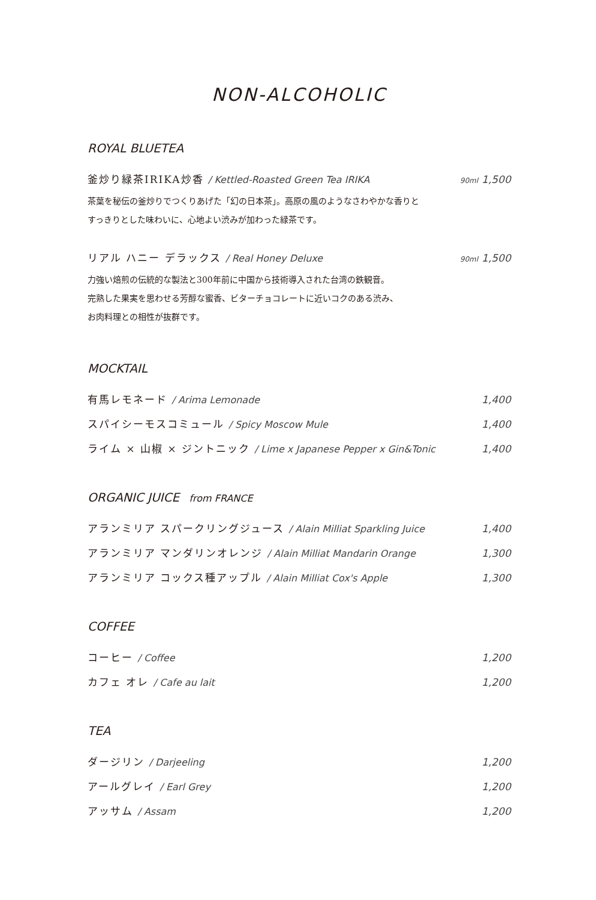NON-ALCOHOLIC
ROYAL BLUETEA
釜炒り緑茶IRIKA炒香 / Kettled-Roasted Green Tea IRIKA 90ml 1,500
茶葉を秘伝の釜炒りでつくりあげた「幻の日本茶」。高原の風のようなさわやかな香りと
すっきりとした味わいに、心地よい渋みが加わった緑茶です。
リアル ハニー デラックス / Real Honey Deluxe 90ml 1,500
力強い焙煎の伝統的な製法と300年前に中国から技術導入された台湾の鉄観音。
完熟した果実を思わせる芳醇な蜜香、ビターチョコレートに近いコクのある渋み、
お肉料理との相性が抜群です。
MOCKTAIL
有馬レモネード / Arima Lemonade 1,400
スパイシーモスコミュール / Spicy Moscow Mule 1,400
ライム × 山椒 × ジントニック / Lime x Japanese Pepper x Gin&Tonic 1,400
ORGANIC JUICE from FRANCE
アランミリア スパークリングジュース / Alain Milliat Sparkling Juice 1,400
アランミリア マンダリンオレンジ / Alain Milliat Mandarin Orange 1,300
アランミリア コックス種アップル / Alain Milliat Cox's Apple 1,300
COFFEE
コーヒー / Coffee 1,200
カフェ オレ / Cafe au lait 1,200
TEA
ダージリン / Darjeeling 1,200
アールグレイ / Earl Grey 1,200
アッサム / Assam 1,200